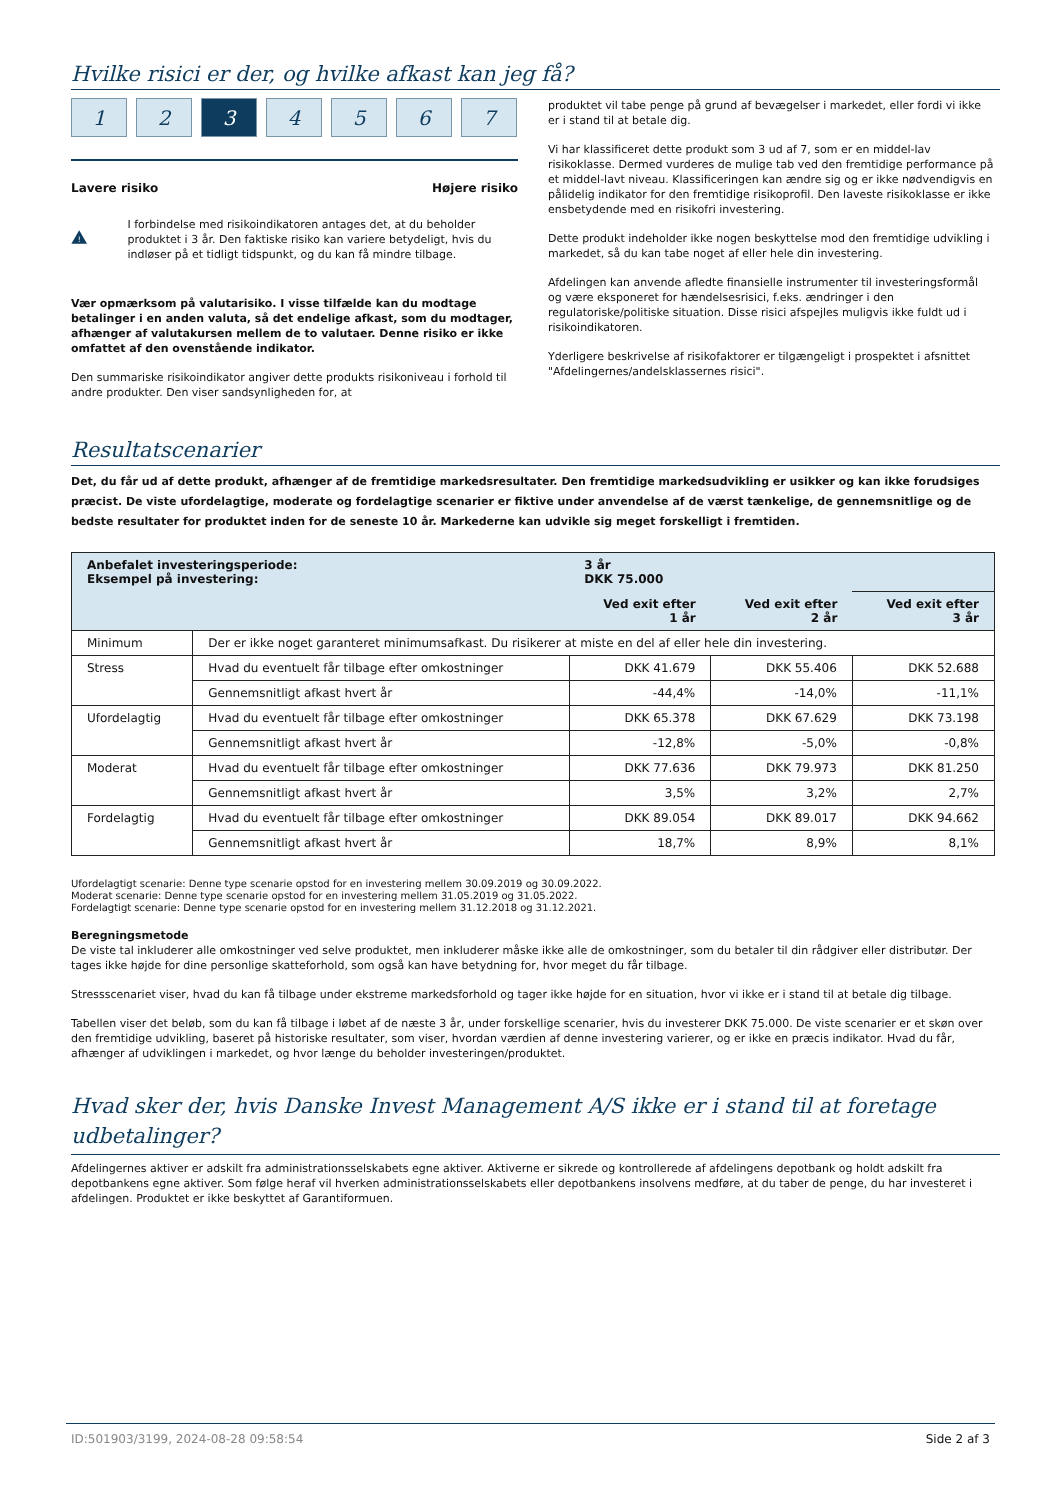Hvilke risici er der, og hvilke afkast kan jeg få?
1 2 3 4567
Lavere risiko Højere risiko
!
I forbindelse med risikoindikatoren antages det, at du beholder produktet i 3 år. Den faktiske risiko kan variere betydeligt, hvis du indløser på et tidligt tidspunkt, og du kan få mindre tilbage.
Vær opmærksom på valutarisiko. I visse tilfælde kan du modtage betalinger i en anden valuta, så det endelige afkast, som du modtager, afhænger af valutakursen mellem de to valutaer. Denne risiko er ikke omfattet af den ovenstående indikator.
Den summariske risikoindikator angiver dette produkts risikoniveau i forhold til andre produkter. Den viser sandsynligheden for, at
produktet vil tabe penge på grund af bevægelser i markedet, eller fordi vi ikke er i stand til at betale dig.
Vi har klassificeret dette produkt som 3 ud af 7, som er en middel-lav risikoklasse. Dermed vurderes de mulige tab ved den fremtidige performance på et middel-lavt niveau. Klassificeringen kan ændre sig og er ikke nødvendigvis en pålidelig indikator for den fremtidige risikoprofil. Den laveste risikoklasse er ikke ensbetydende med en risikofri investering.
Dette produkt indeholder ikke nogen beskyttelse mod den fremtidige udvikling i markedet, så du kan tabe noget af eller hele din investering.
Afdelingen kan anvende afledte finansielle instrumenter til investeringsformål og være eksponeret for hændelsesrisici, f.eks. ændringer i den regulatoriske/politiske situation. Disse risici afspejles muligvis ikke fuldt ud i risikoindikatoren.
Yderligere beskrivelse af risikofaktorer er tilgængeligt i prospektet i afsnittet "Afdelingernes/andelsklassernes risici".
Resultatscenarier
Det, du får ud af dette produkt, afhænger af de fremtidige markedsresultater. Den fremtidige markedsudvikling er usikker og kan ikke forudsiges præcist. De viste ufordelagtige, moderate og fordelagtige scenarier er fiktive under anvendelse af de værst tænkelige, de gennemsnitlige og de bedste resultater for produktet inden for de seneste 10 år. Markederne kan udvikle sig meget forskelligt i fremtiden.
| Anbefalet investeringsperiode: Eksempel på investering: | | 3 år DKK 75.000 | | |
| --- | --- | --- | --- | --- |
| | | Ved exit efter 1 år | Ved exit efter 2 år | Ved exit efter 3 år |
| Minimum | Der er ikke noget garanteret minimumsafkast. Du risikerer at miste en del af eller hele din investering. | | | |
| Stress | Hvad du eventuelt får tilbage efter omkostninger | DKK 41.679 | DKK 55.406 | DKK 52.688 |
| | Gennemsnitligt afkast hvert år | -44,4% | -14,0% | -11,1% |
| Ufordelagtig | Hvad du eventuelt får tilbage efter omkostninger | DKK 65.378 | DKK 67.629 | DKK 73.198 |
| | Gennemsnitligt afkast hvert år | -12,8% | -5,0% | -0,8% |
| Moderat | Hvad du eventuelt får tilbage efter omkostninger | DKK 77.636 | DKK 79.973 | DKK 81.250 |
| | Gennemsnitligt afkast hvert år | 3,5% | 3,2% | 2,7% |
| Fordelagtig | Hvad du eventuelt får tilbage efter omkostninger | DKK 89.054 | DKK 89.017 | DKK 94.662 |
| | Gennemsnitligt afkast hvert år | 18,7% | 8,9% | 8,1% |
Ufordelagtigt scenarie: Denne type scenarie opstod for en investering mellem 30.09.2019 og 30.09.2022.
Moderat scenarie: Denne type scenarie opstod for en investering mellem 31.05.2019 og 31.05.2022.
Fordelagtigt scenarie: Denne type scenarie opstod for en investering mellem 31.12.2018 og 31.12.2021.
Beregningsmetode
De viste tal inkluderer alle omkostninger ved selve produktet, men inkluderer måske ikke alle de omkostninger, som du betaler til din rådgiver eller distributør. Der tages ikke højde for dine personlige skatteforhold, som også kan have betydning for, hvor meget du får tilbage.
Stressscenariet viser, hvad du kan få tilbage under ekstreme markedsforhold og tager ikke højde for en situation, hvor vi ikke er i stand til at betale dig tilbage.
Tabellen viser det beløb, som du kan få tilbage i løbet af de næste 3 år, under forskellige scenarier, hvis du investerer DKK 75.000. De viste scenarier er et skøn over den fremtidige udvikling, baseret på historiske resultater, som viser, hvordan værdien af denne investering varierer, og er ikke en præcis indikator. Hvad du får, afhænger af udviklingen i markedet, og hvor længe du beholder investeringen/produktet.
Hvad sker der, hvis Danske Invest Management A/S ikke er i stand til at foretage udbetalinger?
Afdelingernes aktiver er adskilt fra administrationsselskabets egne aktiver. Aktiverne er sikrede og kontrollerede af afdelingens depotbank og holdt adskilt fra depotbankens egne aktiver. Som følge heraf vil hverken administrationsselskabets eller depotbankens insolvens medføre, at du taber de penge, du har investeret i afdelingen. Produktet er ikke beskyttet af Garantiformuen.
ID:501903/3199, 2024-08-28 09:58:54 Side 2 af 3